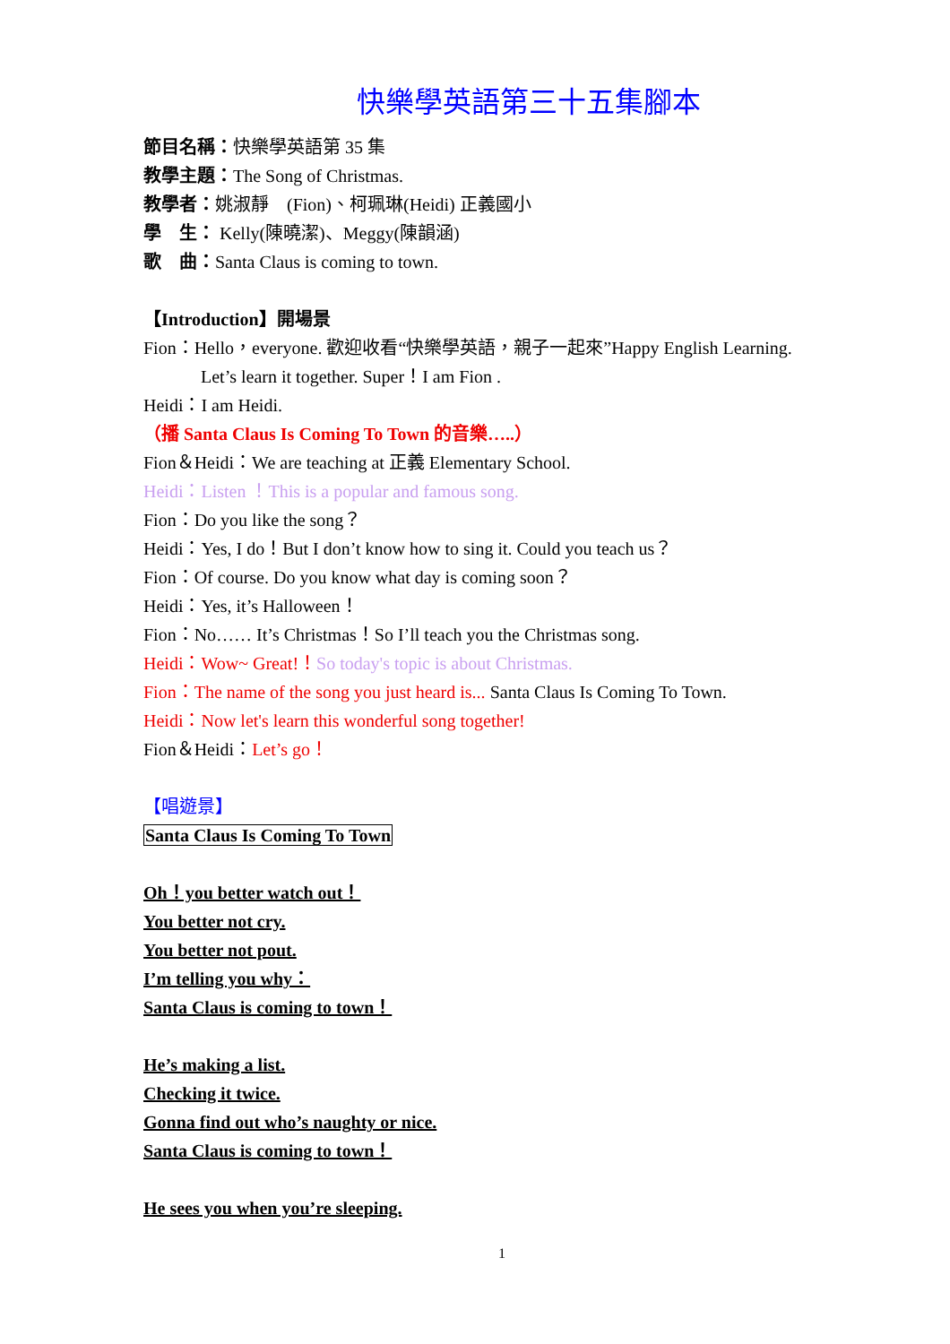快樂學英語第三十五集腳本
節目名稱：快樂學英語第 35 集
教學主題：The Song of Christmas.
教學者：姚淑靜　(Fion)、柯珮琳(Heidi) 正義國小
學　生： Kelly(陳曉潔)、Meggy(陳韻涵)
歌　曲：Santa Claus is coming to town.
【Introduction】開場景
Fion：Hello，everyone. 歡迎收看“快樂學英語，親子一起來”Happy English Learning.
Let’s learn it together. Super！I am Fion .
Heidi：I am Heidi.
（播 Santa Claus Is Coming To Town 的音樂…..）
Fion＆Heidi：We are teaching at 正義 Elementary School.
Heidi：Listen ！This is a popular and famous song.
Fion：Do you like the song？
Heidi：Yes, I do！But I don’t know how to sing it. Could you teach us？
Fion：Of course. Do you know what day is coming soon？
Heidi：Yes, it’s Halloween！
Fion：No…… It’s Christmas！So I’ll teach you the Christmas song.
Heidi：Wow~ Great!！So today's topic is about Christmas.
Fion：The name of the song you just heard is... Santa Claus Is Coming To Town.
Heidi：Now let's learn this wonderful song together!
Fion＆Heidi：Let’s go！
【唱遊景】
Santa Claus Is Coming To Town
Oh！you better watch out！
You better not cry.
You better not pout.
I’m telling you why：
Santa Claus is coming to town！
He’s making a list.
Checking it twice.
Gonna find out who’s naughty or nice.
Santa Claus is coming to town！
He sees you when you’re sleeping.
1